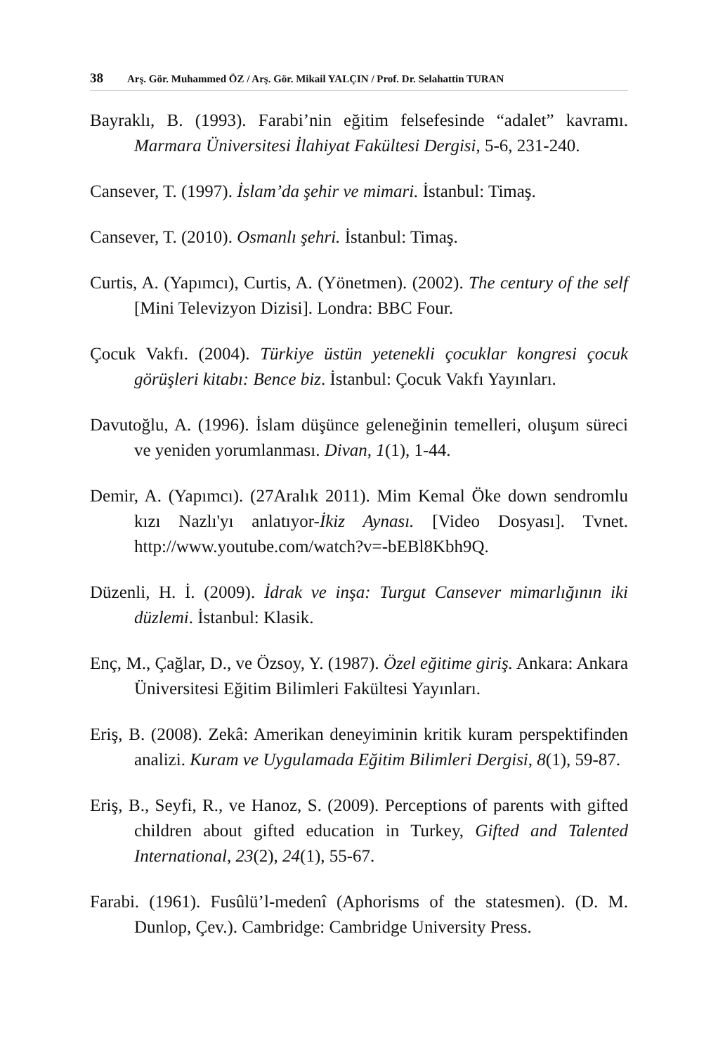38 Arş. Gör. Muhammed ÖZ / Arş. Gör. Mikail YALÇIN / Prof. Dr. Selahattin TURAN
Bayraklı, B. (1993). Farabi’nin eğitim felsefesinde “adalet” kavramı. Marmara Üniversitesi İlahiyat Fakültesi Dergisi, 5-6, 231-240.
Cansever, T. (1997). İslam’da şehir ve mimari. İstanbul: Timaş.
Cansever, T. (2010). Osmanlı şehri. İstanbul: Timaş.
Curtis, A. (Yapımcı), Curtis, A. (Yönetmen). (2002). The century of the self [Mini Televizyon Dizisi]. Londra: BBC Four.
Çocuk Vakfı. (2004). Türkiye üstün yetenekli çocuklar kongresi çocuk görüşleri kitabı: Bence biz. İstanbul: Çocuk Vakfı Yayınları.
Davutoğlu, A. (1996). İslam düşünce geleneğinin temelleri, oluşum süreci ve yeniden yorumlanması. Divan, 1(1), 1-44.
Demir, A. (Yapımcı). (27Aralık 2011). Mim Kemal Öke down sendromlu kızı Nazlı'yı anlatıyor-İkiz Aynası. [Video Dosyası]. Tvnet. http://www.youtube.com/watch?v=-bEBl8Kbh9Q.
Düzenli, H. İ. (2009). İdrak ve inşa: Turgut Cansever mimarlığının iki düzlemi. İstanbul: Klasik.
Enç, M., Çağlar, D., ve Özsoy, Y. (1987). Özel eğitime giriş. Ankara: Ankara Üniversitesi Eğitim Bilimleri Fakültesi Yayınları.
Eriş, B. (2008). Zekâ: Amerikan deneyiminin kritik kuram perspektifinden analizi. Kuram ve Uygulamada Eğitim Bilimleri Dergisi, 8(1), 59-87.
Eriş, B., Seyfi, R., ve Hanoz, S. (2009). Perceptions of parents with gifted children about gifted education in Turkey, Gifted and Talented International, 23(2), 24(1), 55-67.
Farabi. (1961). Fusûlü’l-medenî (Aphorisms of the statesmen). (D. M. Dunlop, Çev.). Cambridge: Cambridge University Press.